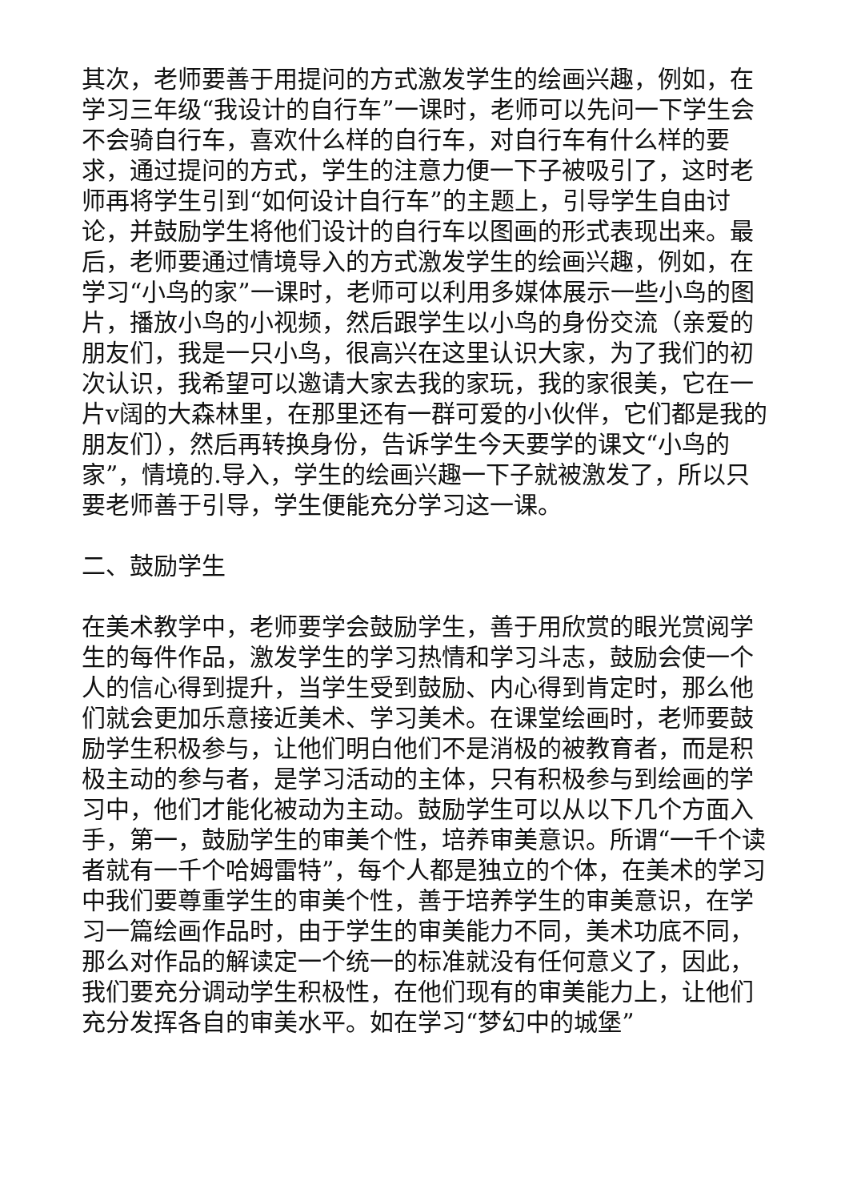其次，老师要善于用提问的方式激发学生的绘画兴趣，例如，在学习三年级“我设计的自行车”一课时，老师可以先问一下学生会不会骑自行车，喜欢什么样的自行车，对自行车有什么样的要求，通过提问的方式，学生的注意力便一下子被吸引了，这时老师再将学生引到“如何设计自行车”的主题上，引导学生自由讨论，并鼓励学生将他们设计的自行车以图画的形式表现出来。最后，老师要通过情境导入的方式激发学生的绘画兴趣，例如，在学习“小鸟的家”一课时，老师可以利用多媒体展示一些小鸟的图片，播放小鸟的小视频，然后跟学生以小鸟的身份交流（亲爱的朋友们，我是一只小鸟，很高兴在这里认识大家，为了我们的初次认识，我希望可以邀请大家去我的家玩，我的家很美，它在一片v阔的大森林里，在那里还有一群可爱的小伙伴，它们都是我的朋友们），然后再转换身份，告诉学生今天要学的课文“小鸟的家”，情境的.导入，学生的绘画兴趣一下子就被激发了，所以只要老师善于引导，学生便能充分学习这一课。
二、鼓励学生
在美术教学中，老师要学会鼓励学生，善于用欣赏的眼光赏阅学生的每件作品，激发学生的学习热情和学习斗志，鼓励会使一个人的信心得到提升，当学生受到鼓励、内心得到肯定时，那么他们就会更加乐意接近美术、学习美术。在课堂绘画时，老师要鼓励学生积极参与，让他们明白他们不是消极的被教育者，而是积极主动的参与者，是学习活动的主体，只有积极参与到绘画的学习中，他们才能化被动为主动。鼓励学生可以从以下几个方面入手，第一，鼓励学生的审美个性，培养审美意识。所谓“一千个读者就有一千个哈姆雷特”，每个人都是独立的个体，在美术的学习中我们要尊重学生的审美个性，善于培养学生的审美意识，在学习一篇绘画作品时，由于学生的审美能力不同，美术功底不同，那么对作品的解读定一个统一的标准就没有任何意义了，因此，我们要充分调动学生积极性，在他们现有的审美能力上，让他们充分发挥各自的审美水平。如在学习“梦幻中的城堡”